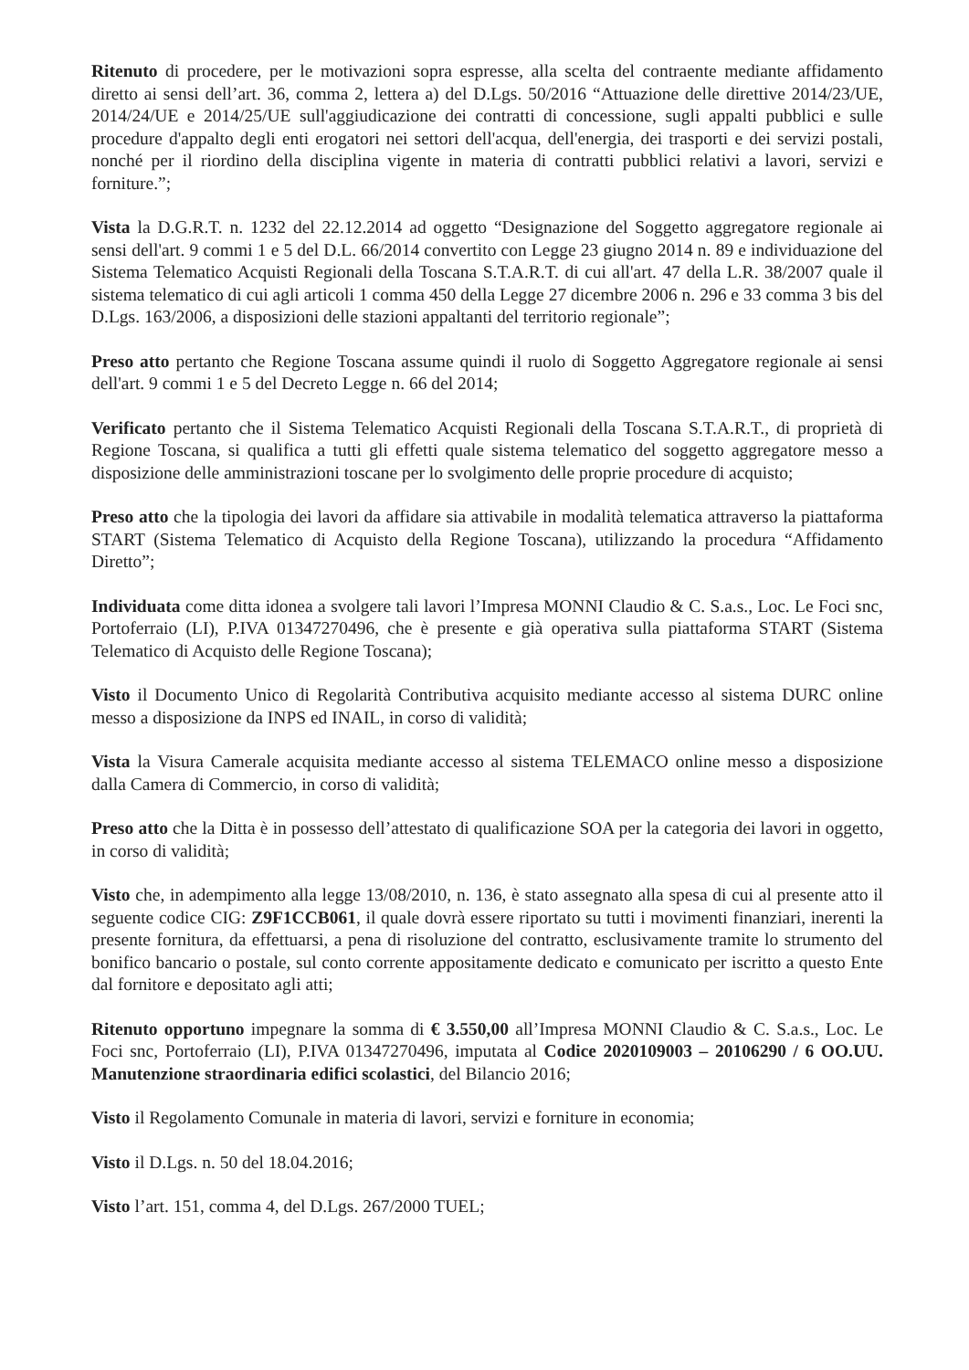Ritenuto di procedere, per le motivazioni sopra espresse, alla scelta del contraente mediante affidamento diretto ai sensi dell’art. 36, comma 2, lettera a) del D.Lgs. 50/2016 “Attuazione delle direttive 2014/23/UE, 2014/24/UE e 2014/25/UE sull'aggiudicazione dei contratti di concessione, sugli appalti pubblici e sulle procedure d'appalto degli enti erogatori nei settori dell'acqua, dell'energia, dei trasporti e dei servizi postali, nonché per il riordino della disciplina vigente in materia di contratti pubblici relativi a lavori, servizi e forniture.”;
Vista la D.G.R.T. n. 1232 del 22.12.2014 ad oggetto “Designazione del Soggetto aggregatore regionale ai sensi dell'art. 9 commi 1 e 5 del D.L. 66/2014 convertito con Legge 23 giugno 2014 n. 89 e individuazione del Sistema Telematico Acquisti Regionali della Toscana S.T.A.R.T. di cui all'art. 47 della L.R. 38/2007 quale il sistema telematico di cui agli articoli 1 comma 450 della Legge 27 dicembre 2006 n. 296 e 33 comma 3 bis del D.Lgs. 163/2006, a disposizioni delle stazioni appaltanti del territorio regionale”;
Preso atto pertanto che Regione Toscana assume quindi il ruolo di Soggetto Aggregatore regionale ai sensi dell'art. 9 commi 1 e 5 del Decreto Legge n. 66 del 2014;
Verificato pertanto che il Sistema Telematico Acquisti Regionali della Toscana S.T.A.R.T., di proprietà di Regione Toscana, si qualifica a tutti gli effetti quale sistema telematico del soggetto aggregatore messo a disposizione delle amministrazioni toscane per lo svolgimento delle proprie procedure di acquisto;
Preso atto che la tipologia dei lavori da affidare sia attivabile in modalità telematica attraverso la piattaforma START (Sistema Telematico di Acquisto della Regione Toscana), utilizzando la procedura “Affidamento Diretto”;
Individuata come ditta idonea a svolgere tali lavori l’Impresa MONNI Claudio & C. S.a.s., Loc. Le Foci snc, Portoferraio (LI), P.IVA 01347270496, che è presente e già operativa sulla piattaforma START (Sistema Telematico di Acquisto delle Regione Toscana);
Visto il Documento Unico di Regolarità Contributiva acquisito mediante accesso al sistema DURC online messo a disposizione da INPS ed INAIL, in corso di validità;
Vista la Visura Camerale acquisita mediante accesso al sistema TELEMACO online messo a disposizione dalla Camera di Commercio, in corso di validità;
Preso atto che la Ditta è in possesso dell’attestato di qualificazione SOA per la categoria dei lavori in oggetto, in corso di validità;
Visto che, in adempimento alla legge 13/08/2010, n. 136, è stato assegnato alla spesa di cui al presente atto il seguente codice CIG: Z9F1CCB061, il quale dovrà essere riportato su tutti i movimenti finanziari, inerenti la presente fornitura, da effettuarsi, a pena di risoluzione del contratto, esclusivamente tramite lo strumento del bonifico bancario o postale, sul conto corrente appositamente dedicato e comunicato per iscritto a questo Ente dal fornitore e depositato agli atti;
Ritenuto opportuno impegnare la somma di € 3.550,00 all’Impresa MONNI Claudio & C. S.a.s., Loc. Le Foci snc, Portoferraio (LI), P.IVA 01347270496, imputata al Codice 2020109003 – 20106290 / 6 OO.UU. Manutenzione straordinaria edifici scolastici, del Bilancio 2016;
Visto il Regolamento Comunale in materia di lavori, servizi e forniture in economia;
Visto il D.Lgs. n. 50 del 18.04.2016;
Visto l’art. 151, comma 4, del D.Lgs. 267/2000 TUEL;